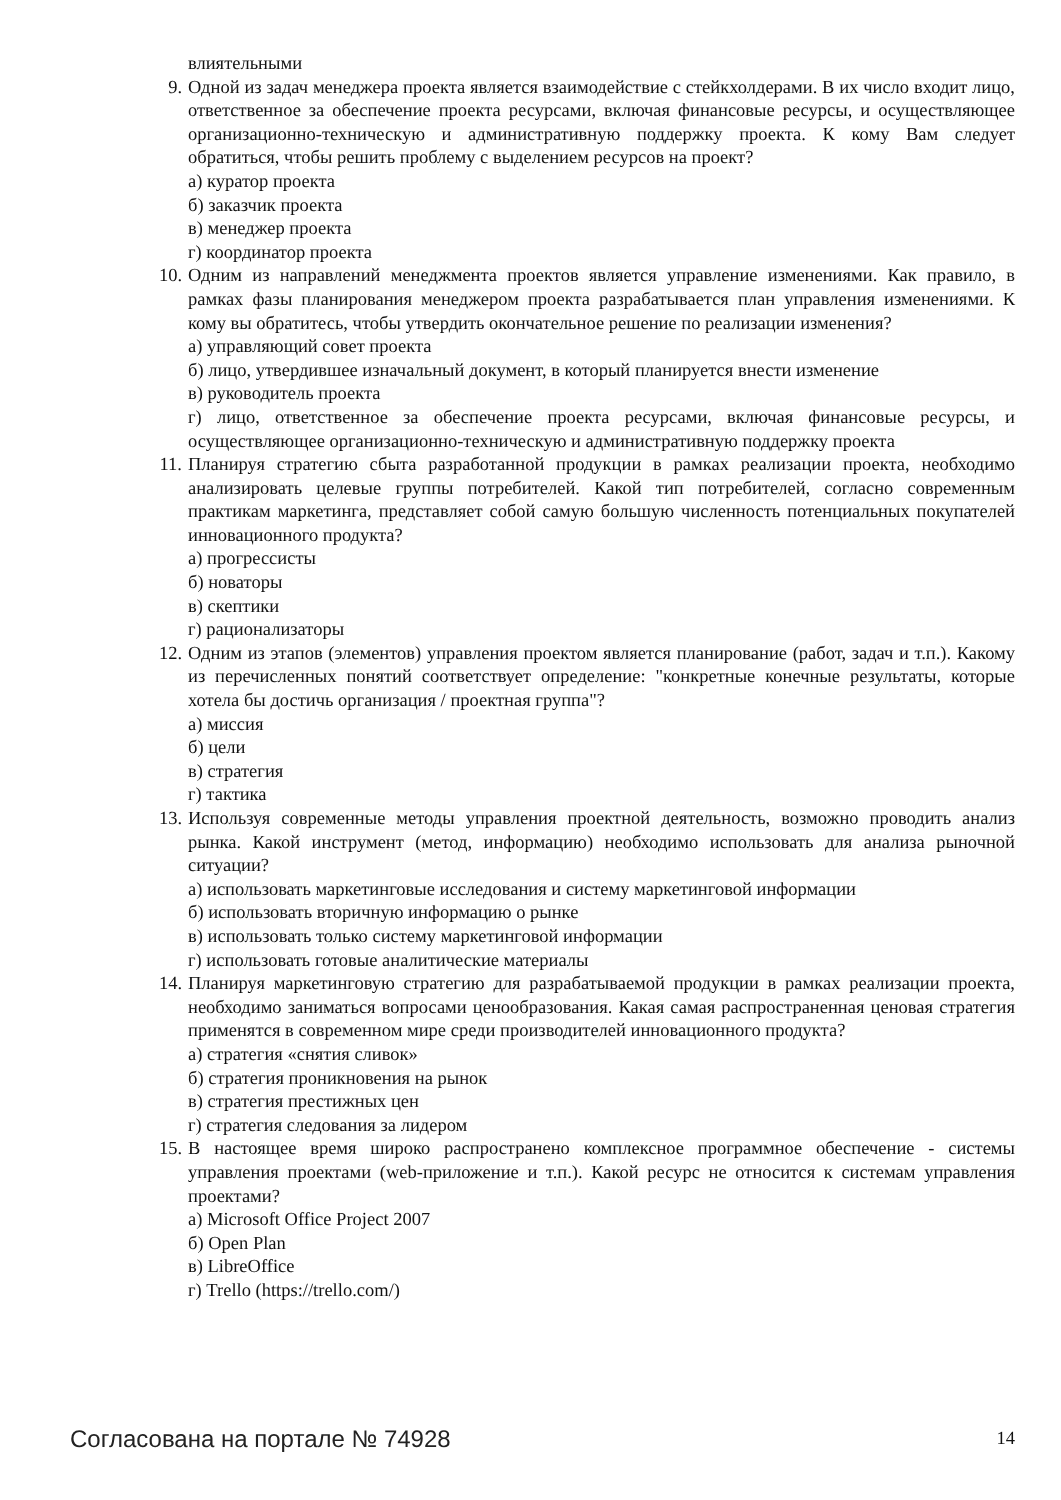влиятельными
9. Одной из задач менеджера проекта является взаимодействие с стейкхолдерами. В их число входит лицо, ответственное за обеспечение проекта ресурсами, включая финансовые ресурсы, и осуществляющее организационно-техническую и административную поддержку проекта. К кому Вам следует обратиться, чтобы решить проблему с выделением ресурсов на проект?
а) куратор проекта
б) заказчик проекта
в) менеджер проекта
г) координатор проекта
10. Одним из направлений менеджмента проектов является управление изменениями. Как правило, в рамках фазы планирования менеджером проекта разрабатывается план управления изменениями. К кому вы обратитесь, чтобы утвердить окончательное решение по реализации изменения?
а) управляющий совет проекта
б) лицо, утвердившее изначальный документ, в который планируется внести изменение
в) руководитель проекта
г) лицо, ответственное за обеспечение проекта ресурсами, включая финансовые ресурсы, и осуществляющее организационно-техническую и административную поддержку проекта
11. Планируя стратегию сбыта разработанной продукции в рамках реализации проекта, необходимо анализировать целевые группы потребителей. Какой тип потребителей, согласно современным практикам маркетинга, представляет собой самую большую численность потенциальных покупателей инновационного продукта?
а) прогрессисты
б) новаторы
в) скептики
г) рационализаторы
12. Одним из этапов (элементов) управления проектом является планирование (работ, задач и т.п.). Какому из перечисленных понятий соответствует определение: "конкретные конечные результаты, которые хотела бы достичь организация / проектная группа"?
а) миссия
б) цели
в) стратегия
г) тактика
13. Используя современные методы управления проектной деятельность, возможно проводить анализ рынка. Какой инструмент (метод, информацию) необходимо использовать для анализа рыночной ситуации?
а) использовать маркетинговые исследования и систему маркетинговой информации
б) использовать вторичную информацию о рынке
в) использовать только систему маркетинговой информации
г) использовать готовые аналитические материалы
14. Планируя маркетинговую стратегию для разрабатываемой продукции в рамках реализации проекта, необходимо заниматься вопросами ценообразования. Какая самая распространенная ценовая стратегия применятся в современном мире среди производителей инновационного продукта?
а) стратегия «снятия сливок»
б) стратегия проникновения на рынок
в) стратегия престижных цен
г) стратегия следования за лидером
15. В настоящее время широко распространено комплексное программное обеспечение - системы управления проектами (web-приложение и т.п.). Какой ресурс не относится к системам управления проектами?
а) Microsoft Office Project 2007
б) Open Plan
в) LibreOffice
г) Trello (https://trello.com/)
Согласована на портале № 74928 14